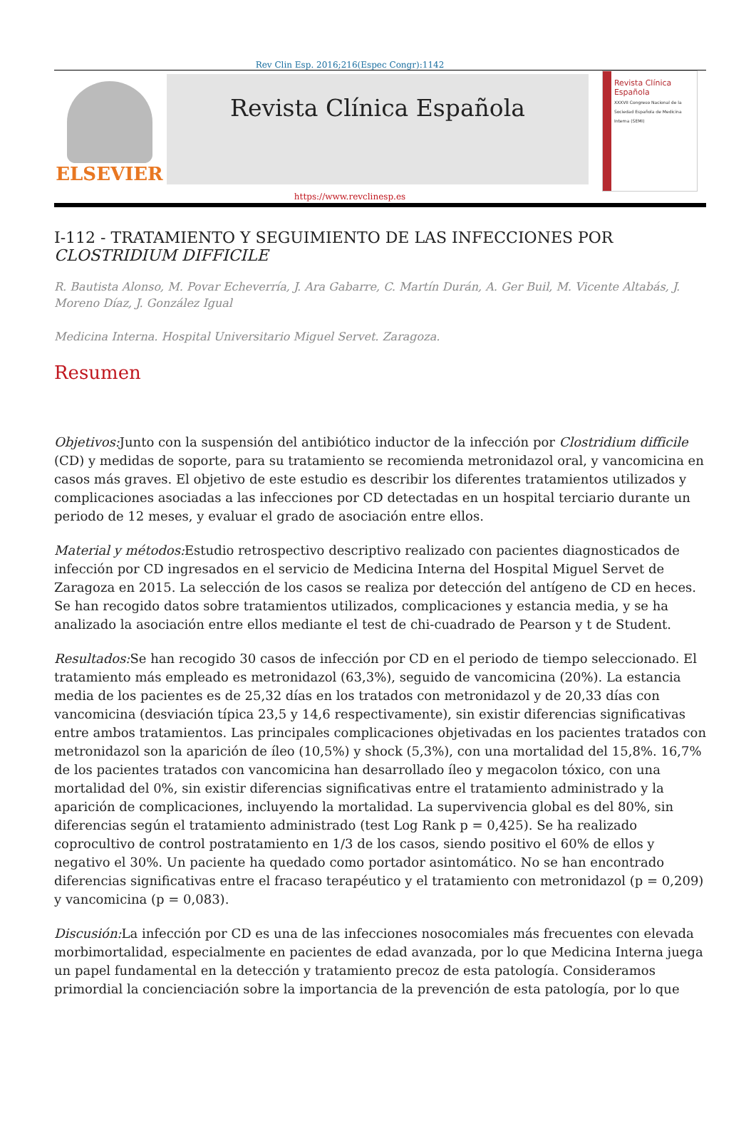Rev Clin Esp. 2016;216(Espec Congr):1142
ELSEVIER
Revista Clínica Española
Revista Clínica Española
XXXVII Congreso Nacional de la Sociedad Española de Medicina Interna (SEMI)
https://www.revclinesp.es
I-112 - TRATAMIENTO Y SEGUIMIENTO DE LAS INFECCIONES POR CLOSTRIDIUM DIFFICILE
R. Bautista Alonso, M. Povar Echeverría, J. Ara Gabarre, C. Martín Durán, A. Ger Buil, M. Vicente Altabás, J. Moreno Díaz, J. González Igual
Medicina Interna. Hospital Universitario Miguel Servet. Zaragoza.
Resumen
Objetivos: Junto con la suspensión del antibiótico inductor de la infección por Clostridium difficile (CD) y medidas de soporte, para su tratamiento se recomienda metronidazol oral, y vancomicina en casos más graves. El objetivo de este estudio es describir los diferentes tratamientos utilizados y complicaciones asociadas a las infecciones por CD detectadas en un hospital terciario durante un periodo de 12 meses, y evaluar el grado de asociación entre ellos.
Material y métodos: Estudio retrospectivo descriptivo realizado con pacientes diagnosticados de infección por CD ingresados en el servicio de Medicina Interna del Hospital Miguel Servet de Zaragoza en 2015. La selección de los casos se realiza por detección del antígeno de CD en heces. Se han recogido datos sobre tratamientos utilizados, complicaciones y estancia media, y se ha analizado la asociación entre ellos mediante el test de chi-cuadrado de Pearson y t de Student.
Resultados: Se han recogido 30 casos de infección por CD en el periodo de tiempo seleccionado. El tratamiento más empleado es metronidazol (63,3%), seguido de vancomicina (20%). La estancia media de los pacientes es de 25,32 días en los tratados con metronidazol y de 20,33 días con vancomicina (desviación típica 23,5 y 14,6 respectivamente), sin existir diferencias significativas entre ambos tratamientos. Las principales complicaciones objetivadas en los pacientes tratados con metronidazol son la aparición de íleo (10,5%) y shock (5,3%), con una mortalidad del 15,8%. 16,7% de los pacientes tratados con vancomicina han desarrollado íleo y megacolon tóxico, con una mortalidad del 0%, sin existir diferencias significativas entre el tratamiento administrado y la aparición de complicaciones, incluyendo la mortalidad. La supervivencia global es del 80%, sin diferencias según el tratamiento administrado (test Log Rank p = 0,425). Se ha realizado coprocultivo de control postratamiento en 1/3 de los casos, siendo positivo el 60% de ellos y negativo el 30%. Un paciente ha quedado como portador asintomático. No se han encontrado diferencias significativas entre el fracaso terapéutico y el tratamiento con metronidazol (p = 0,209) y vancomicina (p = 0,083).
Discusión: La infección por CD es una de las infecciones nosocomiales más frecuentes con elevada morbimortalidad, especialmente en pacientes de edad avanzada, por lo que Medicina Interna juega un papel fundamental en la detección y tratamiento precoz de esta patología. Consideramos primordial la concienciación sobre la importancia de la prevención de esta patología, por lo que